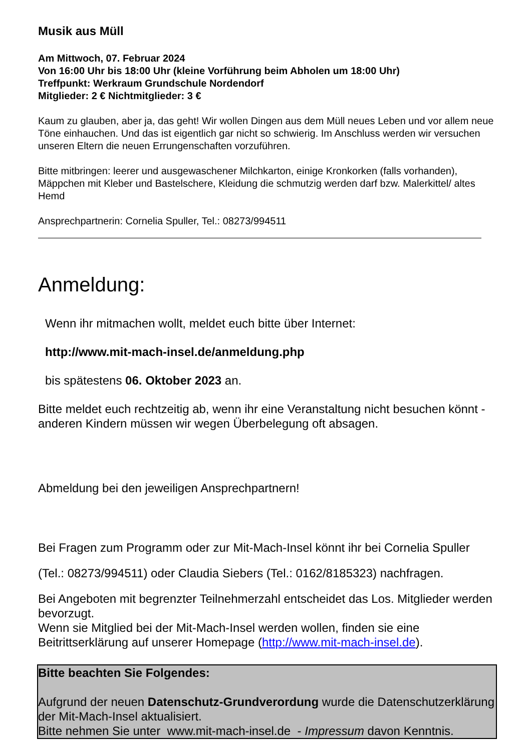Musik aus Müll
Am Mittwoch, 07. Februar 2024
Von 16:00 Uhr bis 18:00 Uhr (kleine Vorführung beim Abholen um 18:00 Uhr)
Treffpunkt: Werkraum Grundschule Nordendorf
Mitglieder: 2 € Nichtmitglieder: 3 €
Kaum zu glauben, aber ja, das geht! Wir wollen Dingen aus dem Müll neues Leben und vor allem neue Töne einhauchen. Und das ist eigentlich gar nicht so schwierig. Im Anschluss werden wir versuchen unseren Eltern die neuen Errungenschaften vorzuführen.
Bitte mitbringen: leerer und ausgewaschener Milchkarton, einige Kronkorken (falls vorhanden), Mäppchen mit Kleber und Bastelschere, Kleidung die schmutzig werden darf bzw. Malerkittel/ altes Hemd
Ansprechpartnerin: Cornelia Spuller, Tel.: 08273/994511
Anmeldung:
Wenn ihr mitmachen wollt, meldet euch bitte über Internet:
http://www.mit-mach-insel.de/anmeldung.php
bis spätestens 06. Oktober 2023 an.
Bitte meldet euch rechtzeitig ab, wenn ihr eine Veranstaltung nicht besuchen könnt - anderen Kindern müssen wir wegen Überbelegung oft absagen.
Abmeldung bei den jeweiligen Ansprechpartnern!
Bei Fragen zum Programm oder zur Mit-Mach-Insel könnt ihr bei Cornelia Spuller
(Tel.: 08273/994511) oder Claudia Siebers (Tel.: 0162/8185323) nachfragen.
Bei Angeboten mit begrenzter Teilnehmerzahl entscheidet das Los. Mitglieder werden bevorzugt.
Wenn sie Mitglied bei der Mit-Mach-Insel werden wollen, finden sie eine Beitrittserklärung auf unserer Homepage (http://www.mit-mach-insel.de).
Bitte beachten Sie Folgendes:
Aufgrund der neuen Datenschutz-Grundverordung wurde die Datenschutzerklärung der Mit-Mach-Insel aktualisiert.
Bitte nehmen Sie unter www.mit-mach-insel.de - Impressum davon Kenntnis.